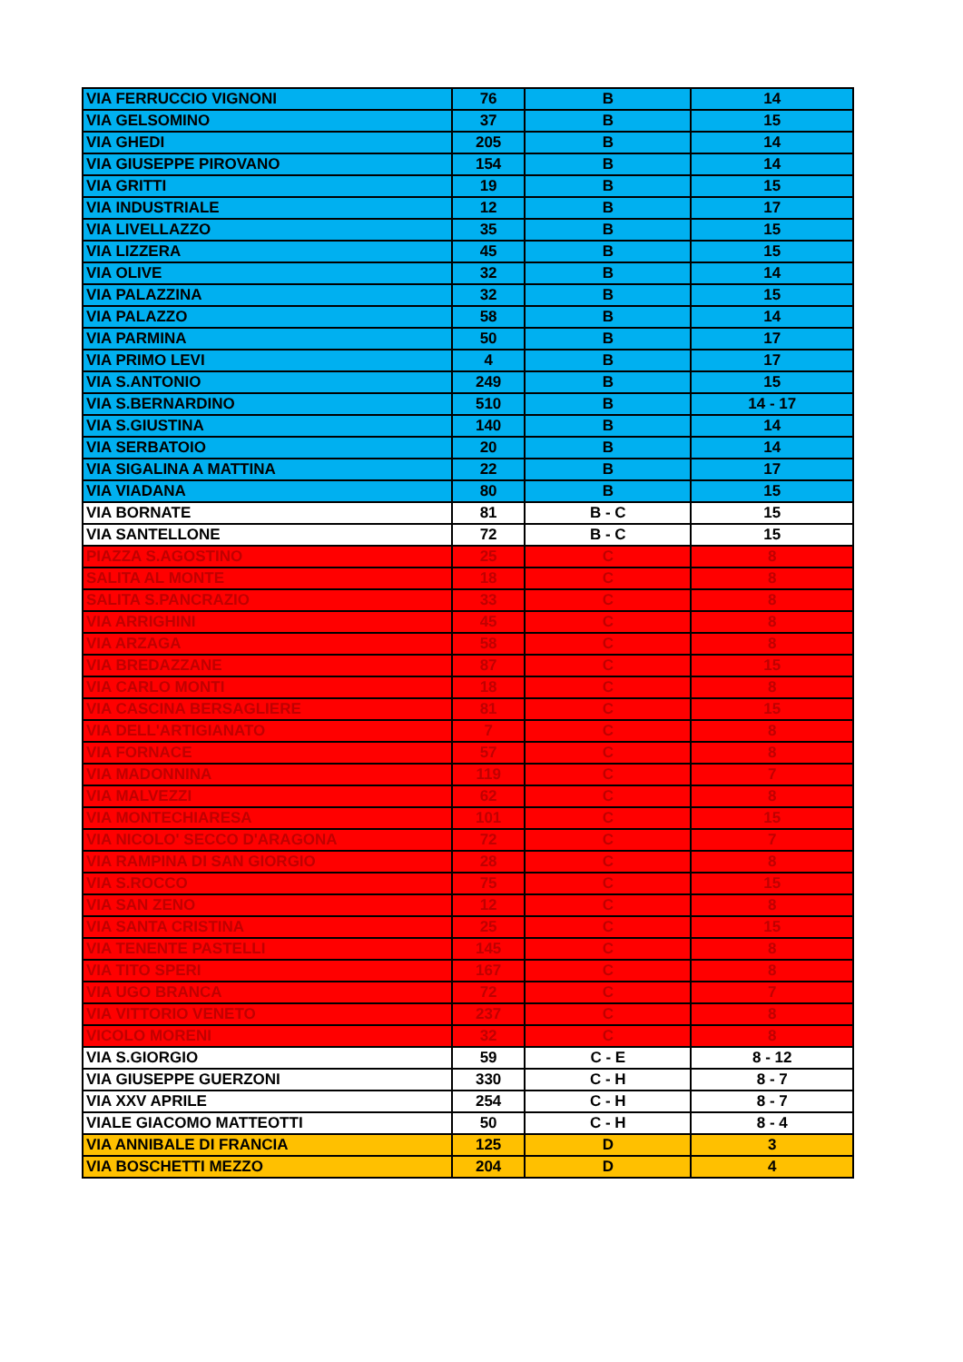| VIA FERRUCCIO VIGNONI | 76 | B | 14 |
| VIA GELSOMINO | 37 | B | 15 |
| VIA GHEDI | 205 | B | 14 |
| VIA GIUSEPPE PIROVANO | 154 | B | 14 |
| VIA GRITTI | 19 | B | 15 |
| VIA INDUSTRIALE | 12 | B | 17 |
| VIA LIVELLAZZO | 35 | B | 15 |
| VIA LIZZERA | 45 | B | 15 |
| VIA OLIVE | 32 | B | 14 |
| VIA PALAZZINA | 32 | B | 15 |
| VIA PALAZZO | 58 | B | 14 |
| VIA PARMINA | 50 | B | 17 |
| VIA PRIMO LEVI | 4 | B | 17 |
| VIA S.ANTONIO | 249 | B | 15 |
| VIA S.BERNARDINO | 510 | B | 14 - 17 |
| VIA S.GIUSTINA | 140 | B | 14 |
| VIA SERBATOIO | 20 | B | 14 |
| VIA SIGALINA A MATTINA | 22 | B | 17 |
| VIA VIADANA | 80 | B | 15 |
| VIA BORNATE | 81 | B - C | 15 |
| VIA SANTELLONE | 72 | B - C | 15 |
| PIAZZA S.AGOSTINO | 25 | C | 8 |
| SALITA AL MONTE | 18 | C | 8 |
| SALITA S.PANCRAZIO | 33 | C | 8 |
| VIA ARRIGHINI | 45 | C | 8 |
| VIA ARZAGA | 58 | C | 8 |
| VIA BREDAZZANE | 87 | C | 15 |
| VIA CARLO MONTI | 18 | C | 8 |
| VIA CASCINA BERSAGLIERE | 81 | C | 15 |
| VIA DELL'ARTIGIANATO | 7 | C | 8 |
| VIA FORNACE | 57 | C | 8 |
| VIA MADONNINA | 119 | C | 7 |
| VIA MALVEZZI | 62 | C | 8 |
| VIA MONTECHIARESA | 101 | C | 15 |
| VIA NICOLO' SECCO D'ARAGONA | 72 | C | 7 |
| VIA RAMPINA DI SAN GIORGIO | 28 | C | 8 |
| VIA S.ROCCO | 75 | C | 15 |
| VIA SAN ZENO | 12 | C | 8 |
| VIA SANTA CRISTINA | 25 | C | 15 |
| VIA TENENTE PASTELLI | 145 | C | 8 |
| VIA TITO SPERI | 167 | C | 8 |
| VIA UGO BRANCA | 72 | C | 7 |
| VIA VITTORIO VENETO | 237 | C | 8 |
| VICOLO MORENI | 32 | C | 8 |
| VIA S.GIORGIO | 59 | C - E | 8 - 12 |
| VIA GIUSEPPE GUERZONI | 330 | C - H | 8 - 7 |
| VIA XXV APRILE | 254 | C - H | 8 - 7 |
| VIALE GIACOMO MATTEOTTI | 50 | C - H | 8 - 4 |
| VIA ANNIBALE DI FRANCIA | 125 | D | 3 |
| VIA BOSCHETTI MEZZO | 204 | D | 4 |